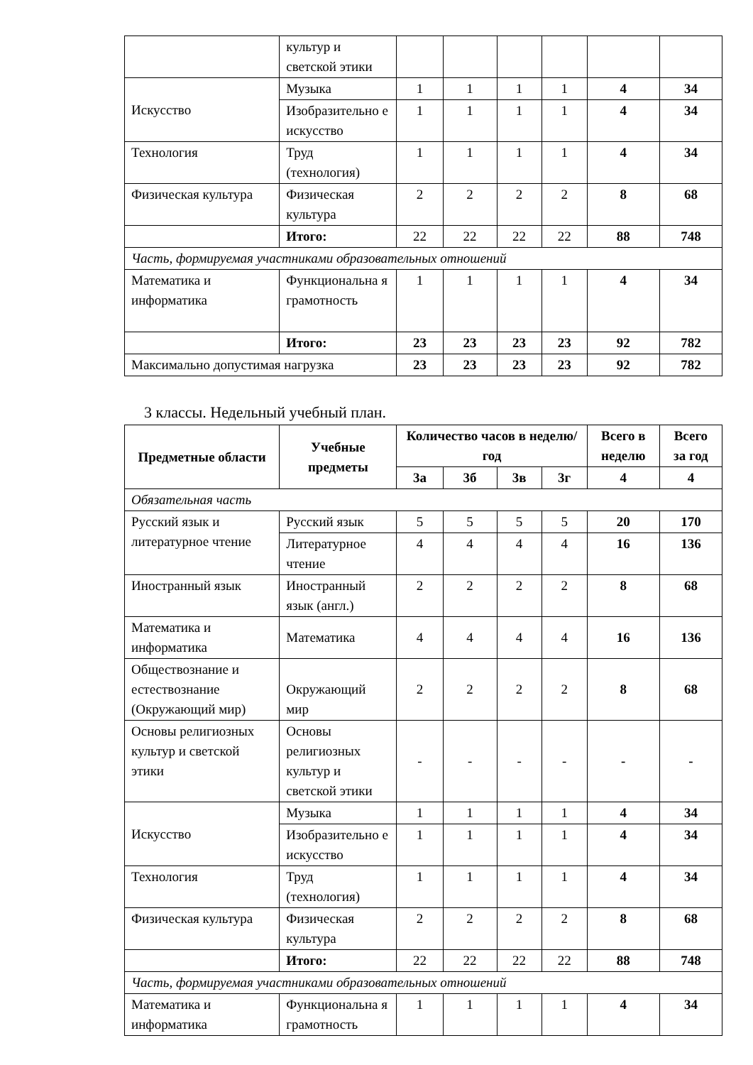| | культур и светской этики | | | | | | |
| Искусство | Музыка | 1 | 1 | 1 | 1 | 4 | 34 |
| | Изобразительно е искусство | 1 | 1 | 1 | 1 | 4 | 34 |
| Технология | Труд (технология) | 1 | 1 | 1 | 1 | 4 | 34 |
| Физическая культура | Физическая культура | 2 | 2 | 2 | 2 | 8 | 68 |
| | Итого: | 22 | 22 | 22 | 22 | 88 | 748 |
| Часть, формируемая участниками образовательных отношений | | | | | | | |
| Математика и информатика | Функциональна я грамотность | 1 | 1 | 1 | 1 | 4 | 34 |
| | Итого: | 23 | 23 | 23 | 23 | 92 | 782 |
| Максимально допустимая нагрузка | | 23 | 23 | 23 | 23 | 92 | 782 |
3 классы. Недельный учебный план.
| Предметные области | Учебные предметы | Количество часов в неделю/год | | | | Всего в неделю | Всего за год |
| --- | --- | --- | --- | --- | --- | --- | --- |
| | | 3а | 3б | 3в | 3г | 4 | 4 |
| Обязательная часть | | | | | | | |
| Русский язык и литературное чтение | Русский язык | 5 | 5 | 5 | 5 | 20 | 170 |
| | Литературное чтение | 4 | 4 | 4 | 4 | 16 | 136 |
| Иностранный язык | Иностранный язык (англ.) | 2 | 2 | 2 | 2 | 8 | 68 |
| Математика и информатика | Математика | 4 | 4 | 4 | 4 | 16 | 136 |
| Обществознание и естествознание (Окружающий мир) | Окружающий мир | 2 | 2 | 2 | 2 | 8 | 68 |
| Основы религиозных культур и светской этики | Основы религиозных культур и светской этики | - | - | - | - | - | - |
| Искусство | Музыка | 1 | 1 | 1 | 1 | 4 | 34 |
| | Изобразительно е искусство | 1 | 1 | 1 | 1 | 4 | 34 |
| Технология | Труд (технология) | 1 | 1 | 1 | 1 | 4 | 34 |
| Физическая культура | Физическая культура | 2 | 2 | 2 | 2 | 8 | 68 |
| | Итого: | 22 | 22 | 22 | 22 | 88 | 748 |
| Часть, формируемая участниками образовательных отношений | | | | | | | |
| Математика и информатика | Функциональна я грамотность | 1 | 1 | 1 | 1 | 4 | 34 |